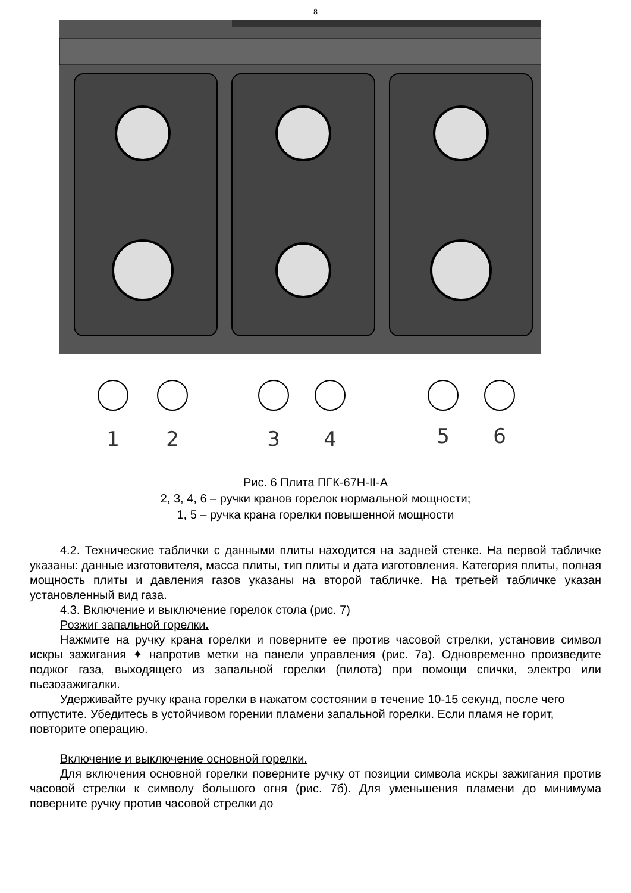8
1
2
3
4
5
6
Рис. 6 Плита ПГК-67Н-II-А
2, 3, 4, 6 – ручки кранов горелок нормальной мощности;
1, 5 – ручка крана горелки повышенной мощности
4.2. Технические таблички с данными плиты находится на задней стенке. На первой табличке указаны: данные изготовителя, масса плиты, тип плиты и дата изготовления. Категория плиты, полная мощность плиты и давления газов указаны на второй табличке. На третьей табличке указан установленный вид газа.
4.3. Включение и выключение горелок стола (рис. 7)
Розжиг запальной горелки.
Нажмите на ручку крана горелки и поверните ее против часовой стрелки, установив символ искры зажигания ✦ напротив метки на панели управления (рис. 7а). Одновременно произведите поджог газа, выходящего из запальной горелки (пилота) при помощи спички, электро или пьезозажигалки.
Удерживайте ручку крана горелки в нажатом состоянии в течение 10-15 секунд, после чего отпустите. Убедитесь в устойчивом горении пламени запальной горелки. Если пламя не горит, повторите операцию.
Включение и выключение основной горелки.
Для включения основной горелки поверните ручку от позиции символа искры зажигания против часовой стрелки к символу большого огня (рис. 7б). Для уменьшения пламени до минимума поверните ручку против часовой стрелки до